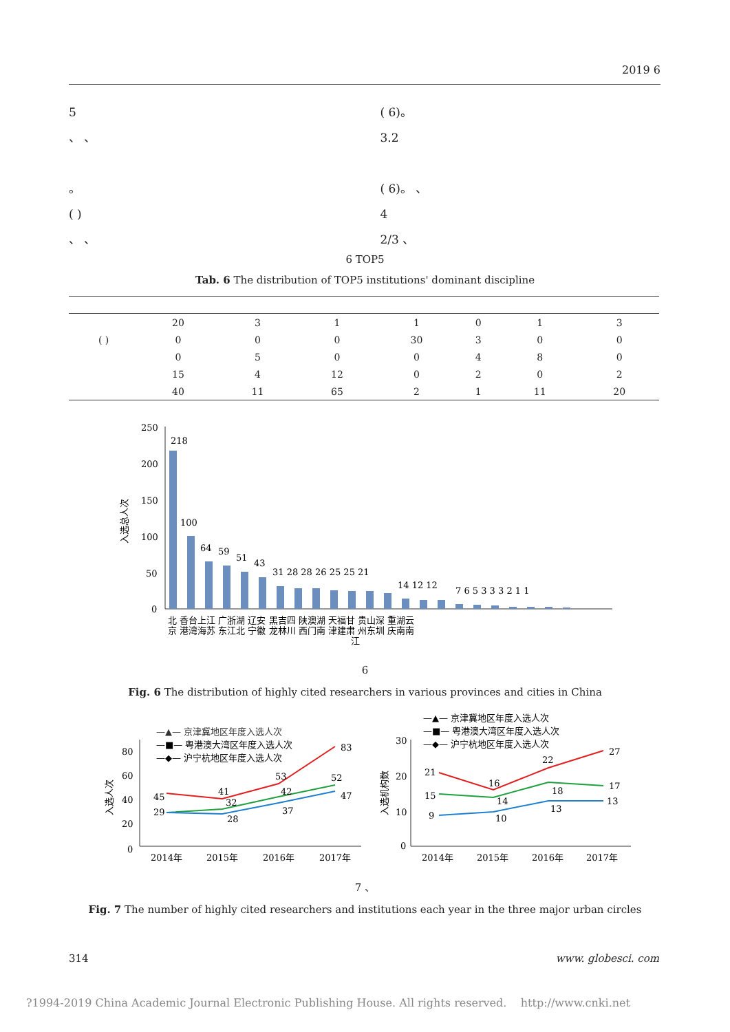2019 6
5
、 、
。
( )
、 、
( 6)。
3.2
( 6)。 、
4
2/3 、
6 TOP5
Tab. 6 The distribution of TOP5 institutions' dominant discipline
| | 20 | 3 | 1 | 1 | 0 | 1 | 3 |
| ( ) | 0 | 0 | 0 | 30 | 3 | 0 | 0 |
| | 0 | 5 | 0 | 0 | 4 | 8 | 0 |
| | 15 | 4 | 12 | 0 | 2 | 0 | 2 |
| | 40 | 11 | 65 | 2 | 1 | 11 | 20 |
入选总人次
250
200
150
100
50
0
218
100
64
59
51
43
31 28 28 26 25 25 21
14 12 12
7 6 5 3 3 3 2 1 1
北 香台上江 广浙湖 辽安 黑吉四 陕澳湖 天福甘 贵山深 重湖云
京 港湾海苏 东江北 宁徽 龙林川 西门南 津建肃 州东圳 庆南南
江
6
Fig. 6 The distribution of highly cited researchers in various provinces and cities in China
—▲— 京津冀地区年度入选人次
—■— 粤港澳大湾区年度入选人次
—◆— 沪宁杭地区年度入选人次
入选人次
80
60
40
20
0
45
29
41
32
28
53
42
37
52
83
47
2014年
2015年
2016年
2017年
—▲— 京津冀地区年度入选人次
—■— 粤港澳大湾区年度入选人次
—◆— 沪宁杭地区年度入选人次
入选机构数
30
20
10
0
21
15
9
16
14
10
22
18
13
27
17
13
2014年
2015年
2016年
2017年
7 、
Fig. 7 The number of highly cited researchers and institutions each year in the three major urban circles
314 www. globesci. com
?1994-2019 China Academic Journal Electronic Publishing House. All rights reserved. http://www.cnki.net